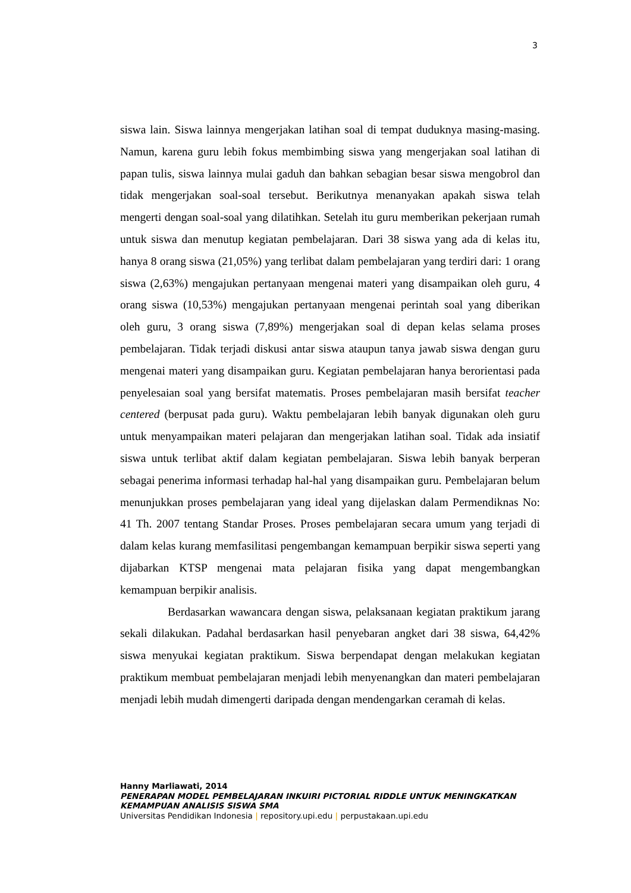3
siswa lain. Siswa lainnya mengerjakan latihan soal di tempat duduknya masing-masing. Namun, karena guru lebih fokus membimbing siswa yang mengerjakan soal latihan di papan tulis, siswa lainnya mulai gaduh dan bahkan sebagian besar siswa mengobrol dan tidak mengerjakan soal-soal tersebut. Berikutnya menanyakan apakah siswa telah mengerti dengan soal-soal yang dilatihkan. Setelah itu guru memberikan pekerjaan rumah untuk siswa dan menutup kegiatan pembelajaran. Dari 38 siswa yang ada di kelas itu, hanya 8 orang siswa (21,05%) yang terlibat dalam pembelajaran yang terdiri dari: 1 orang siswa (2,63%) mengajukan pertanyaan mengenai materi yang disampaikan oleh guru, 4 orang siswa (10,53%) mengajukan pertanyaan mengenai perintah soal yang diberikan oleh guru, 3 orang siswa (7,89%) mengerjakan soal di depan kelas selama proses pembelajaran. Tidak terjadi diskusi antar siswa ataupun tanya jawab siswa dengan guru mengenai materi yang disampaikan guru. Kegiatan pembelajaran hanya berorientasi pada penyelesaian soal yang bersifat matematis. Proses pembelajaran masih bersifat teacher centered (berpusat pada guru). Waktu pembelajaran lebih banyak digunakan oleh guru untuk menyampaikan materi pelajaran dan mengerjakan latihan soal. Tidak ada insiatif siswa untuk terlibat aktif dalam kegiatan pembelajaran. Siswa lebih banyak berperan sebagai penerima informasi terhadap hal-hal yang disampaikan guru. Pembelajaran belum menunjukkan proses pembelajaran yang ideal yang dijelaskan dalam Permendiknas No: 41 Th. 2007 tentang Standar Proses. Proses pembelajaran secara umum yang terjadi di dalam kelas kurang memfasilitasi pengembangan kemampuan berpikir siswa seperti yang dijabarkan KTSP mengenai mata pelajaran fisika yang dapat mengembangkan kemampuan berpikir analisis.
Berdasarkan wawancara dengan siswa, pelaksanaan kegiatan praktikum jarang sekali dilakukan. Padahal berdasarkan hasil penyebaran angket dari 38 siswa, 64,42% siswa menyukai kegiatan praktikum. Siswa berpendapat dengan melakukan kegiatan praktikum membuat pembelajaran menjadi lebih menyenangkan dan materi pembelajaran menjadi lebih mudah dimengerti daripada dengan mendengarkan ceramah di kelas.
Hanny Marliawati, 2014
PENERAPAN MODEL PEMBELAJARAN INKUIRI PICTORIAL RIDDLE UNTUK MENINGKATKAN KEMAMPUAN ANALISIS SISWA SMA
Universitas Pendidikan Indonesia | repository.upi.edu | perpustakaan.upi.edu